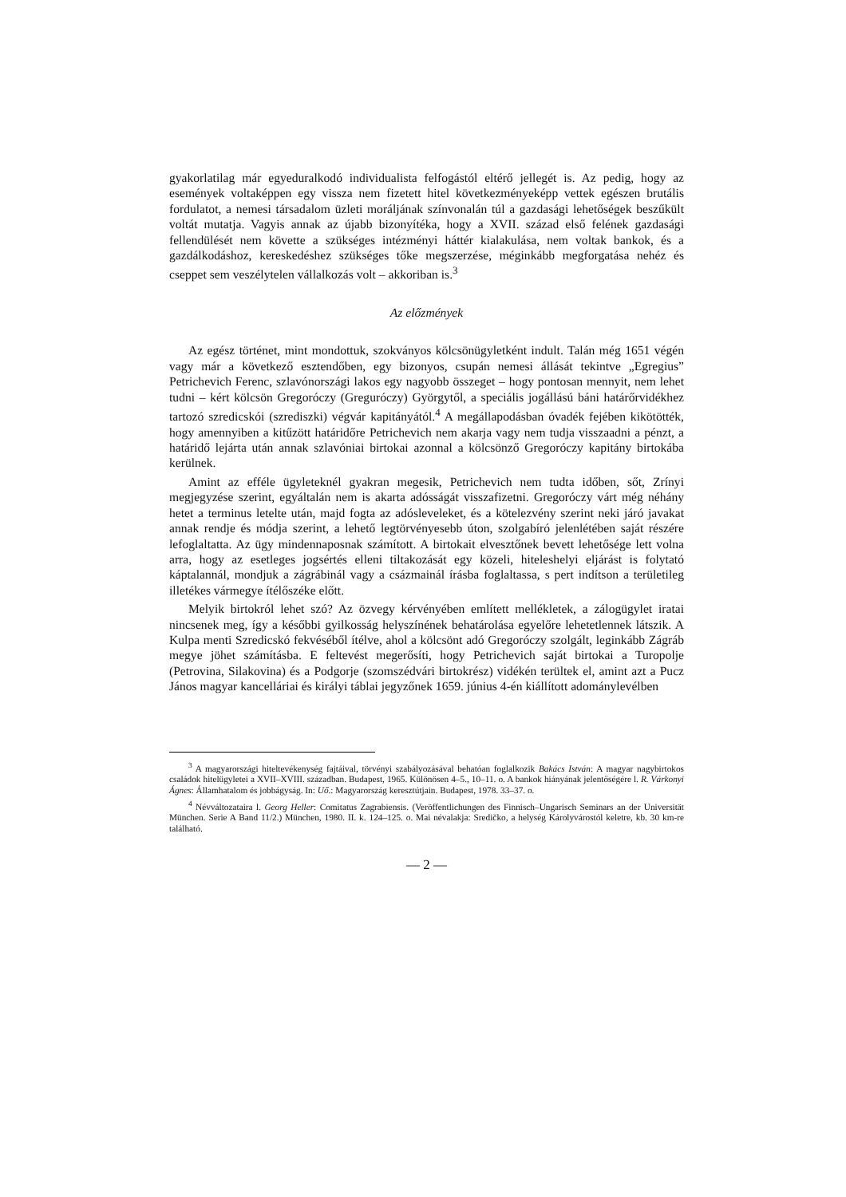gyakorlatilag már egyeduralkodó individualista felfogástól eltérő jellegét is. Az pedig, hogy az események voltaképpen egy vissza nem fizetett hitel következményeképp vettek egészen brutális fordulatot, a nemesi társadalom üzleti moráljának színvonalán túl a gazdasági lehetőségek beszűkült voltát mutatja. Vagyis annak az újabb bizonyítéka, hogy a XVII. század első felének gazdasági fellendülését nem követte a szükséges intézményi háttér kialakulása, nem voltak bankok, és a gazdálkodáshoz, kereskedéshez szükséges tőke megszerzése, méginkább megforgatása nehéz és cseppet sem veszélytelen vállalkozás volt – akkoriban is.<sup>3</sup>
Az előzmények
Az egész történet, mint mondottuk, szokványos kölcsönügyletként indult. Talán még 1651 végén vagy már a következő esztendőben, egy bizonyos, csupán nemesi állását tekintve „Egregius” Petrichevich Ferenc, szlavónországi lakos egy nagyobb összeget – hogy pontosan mennyit, nem lehet tudni – kért kölcsön Gregoróczy (Greguróczy) Györgytől, a speciális jogállású báni határőrvidékhez tartozó szredicskói (szrediszki) végvár kapitányától.<sup>4</sup> A megállapodásban óvadék fejében kikötötték, hogy amennyiben a kitűzött határidőre Petrichevich nem akarja vagy nem tudja visszaadni a pénzt, a határidő lejárta után annak szlavóniai birtokai azonnal a kölcsönző Gregoróczy kapitány birtokába kerülnek.
Amint az efféle ügyleteknél gyakran megesik, Petrichevich nem tudta időben, sőt, Zrínyi megjegyzése szerint, egyáltalán nem is akarta adósságát visszafizetni. Gregoróczy várt még néhány hetet a terminus letelte után, majd fogta az adósleveleket, és a kötelezvény szerint neki járó javakat annak rendje és módja szerint, a lehető legtörvényesebb úton, szolgabíró jelenlétében saját részére lefoglaltatta. Az ügy mindennaposnak számított. A birtokait elvesztőnek bevett lehetősége lett volna arra, hogy az esetleges jogsértés elleni tiltakozását egy közeli, hiteleshelyi eljárást is folytató káptalannál, mondjuk a zágrábinál vagy a csázmainál írásba foglaltassa, s pert indítson a területileg illetékes vármegye ítélőszéke előtt.
Melyik birtokról lehet szó? Az özvegy kérvényében említett mellékletek, a zálogügylet iratai nincsenek meg, így a későbbi gyilkosság helyszínének behatárolása egyelőre lehetetlennek látszik. A Kulpa menti Szredicskó fekvéséből ítélve, ahol a kölcsönt adó Gregoróczy szolgált, leginkább Zágráb megye jöhet számításba. E feltevést megerősíti, hogy Petrichevich saját birtokai a Turopolje (Petrovina, Silakovina) és a Podgorje (szomszédvári birtokrész) vidékén terültek el, amint azt a Pucz János magyar kancelláriai és királyi táblai jegyzőnek 1659. június 4-én kiállított adománylevélben
<sup>3</sup> A magyarországi hiteltevékenység fajtáival, törvényi szabályozásával behatóan foglalkozik Bakács István: A magyar nagybirtokos családok hitelügyletei a XVII–XVIII. században. Budapest, 1965. Különösen 4–5., 10–11. o. A bankok hiányának jelentőségére l. R. Várkonyi Ágnes: Államhatalom és jobbágyság. In: Uő.: Magyarország keresztútjain. Budapest, 1978. 33–37. o.
<sup>4</sup> Névváltozataira l. Georg Heller: Comitatus Zagrabiensis. (Veröffentlichungen des Finnisch–Ungarisch Seminars an der Universität München. Serie A Band 11/2.) München, 1980. II. k. 124–125. o. Mai névalakja: Sredičko, a helység Károlyvárostól keletre, kb. 30 km-re található.
— 2 —